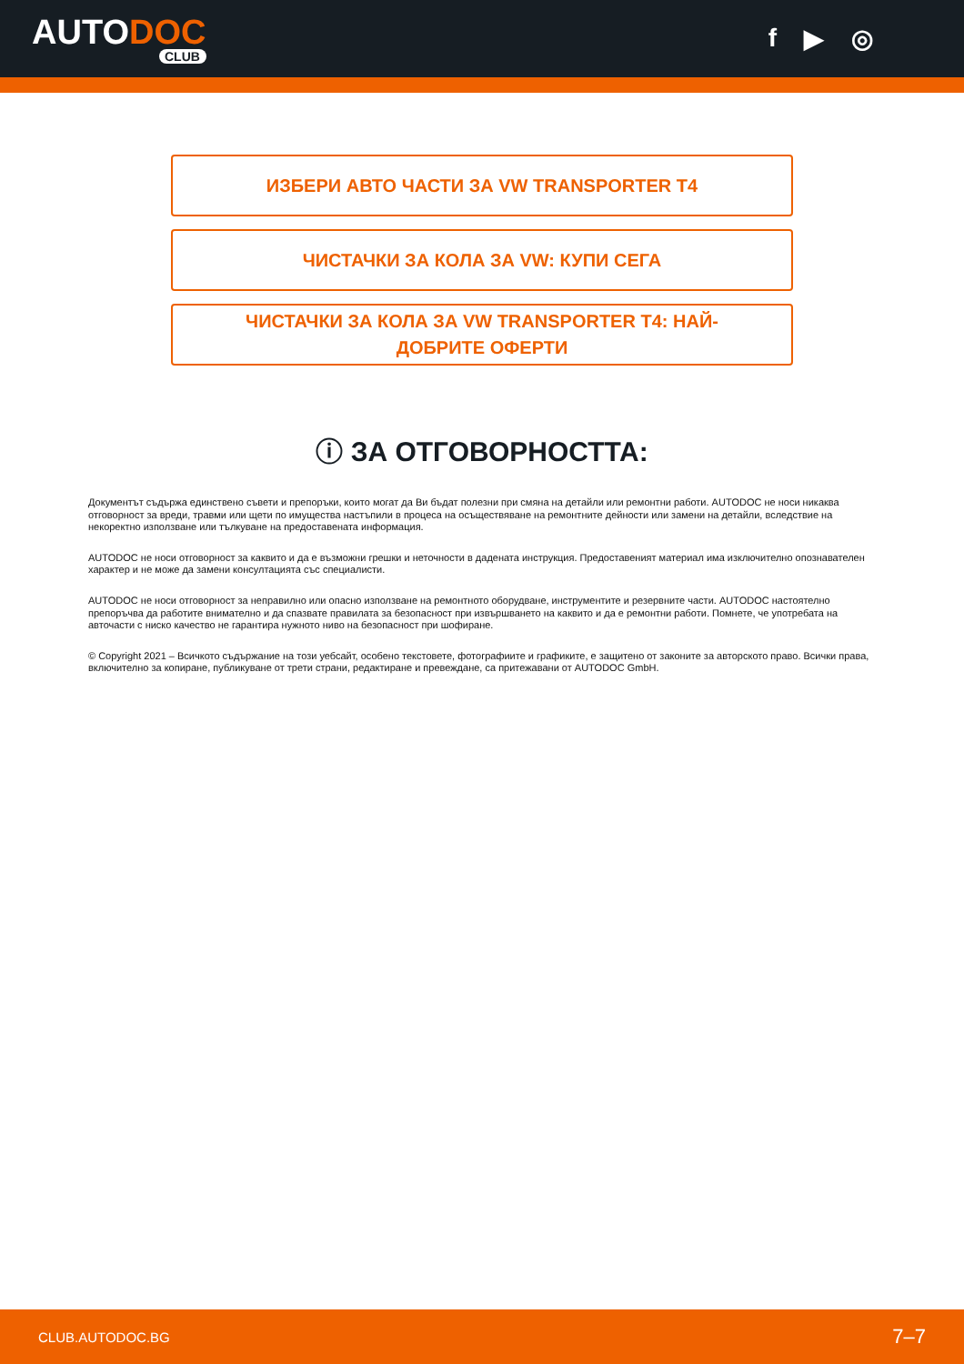AUTODOC
CLUB
f ▶ ◎
ИЗБЕРИ АВТО ЧАСТИ ЗА VW TRANSPORTER T4
ЧИСТАЧКИ ЗА КОЛА ЗА VW: КУПИ СЕГА
ЧИСТАЧКИ ЗА КОЛА ЗА VW TRANSPORTER T4: НАЙ-
ДОБРИТЕ ОФЕРТИ
ⓘ ЗА ОТГОВОРНОСТТА:
Документът съдържа единствено съвети и препоръки, които могат да Ви бъдат полезни при смяна на детайли или ремонтни работи. AUTODOC не носи никаква отговорност за вреди, травми или щети по имущества настъпили в процеса на осъществяване на ремонтните дейности или замени на детайли, вследствие на некоректно използване или тълкуване на предоставената информация.
AUTODOC не носи отговорност за каквито и да е възможни грешки и неточности в дадената инструкция. Предоставеният материал има изключително опознавателен характер и не може да замени консултацията със специалисти.
AUTODOC не носи отговорност за неправилно или опасно използване на ремонтното оборудване, инструментите и резервните части. AUTODOC настоятелно препоръчва да работите внимателно и да спазвате правилата за безопасност при извършването на каквито и да е ремонтни работи. Помнете, че употребата на авточасти с ниско качество не гарантира нужното ниво на безопасност при шофиране.
© Copyright 2021 – Всичкото съдържание на този уебсайт, особено текстовете, фотографиите и графиките, е защитено от законите за авторското право. Всички права, включително за копиране, публикуване от трети страни, редактиране и превеждане, са притежавани от AUTODOC GmbH.
CLUB.AUTODOC.BG 7–7